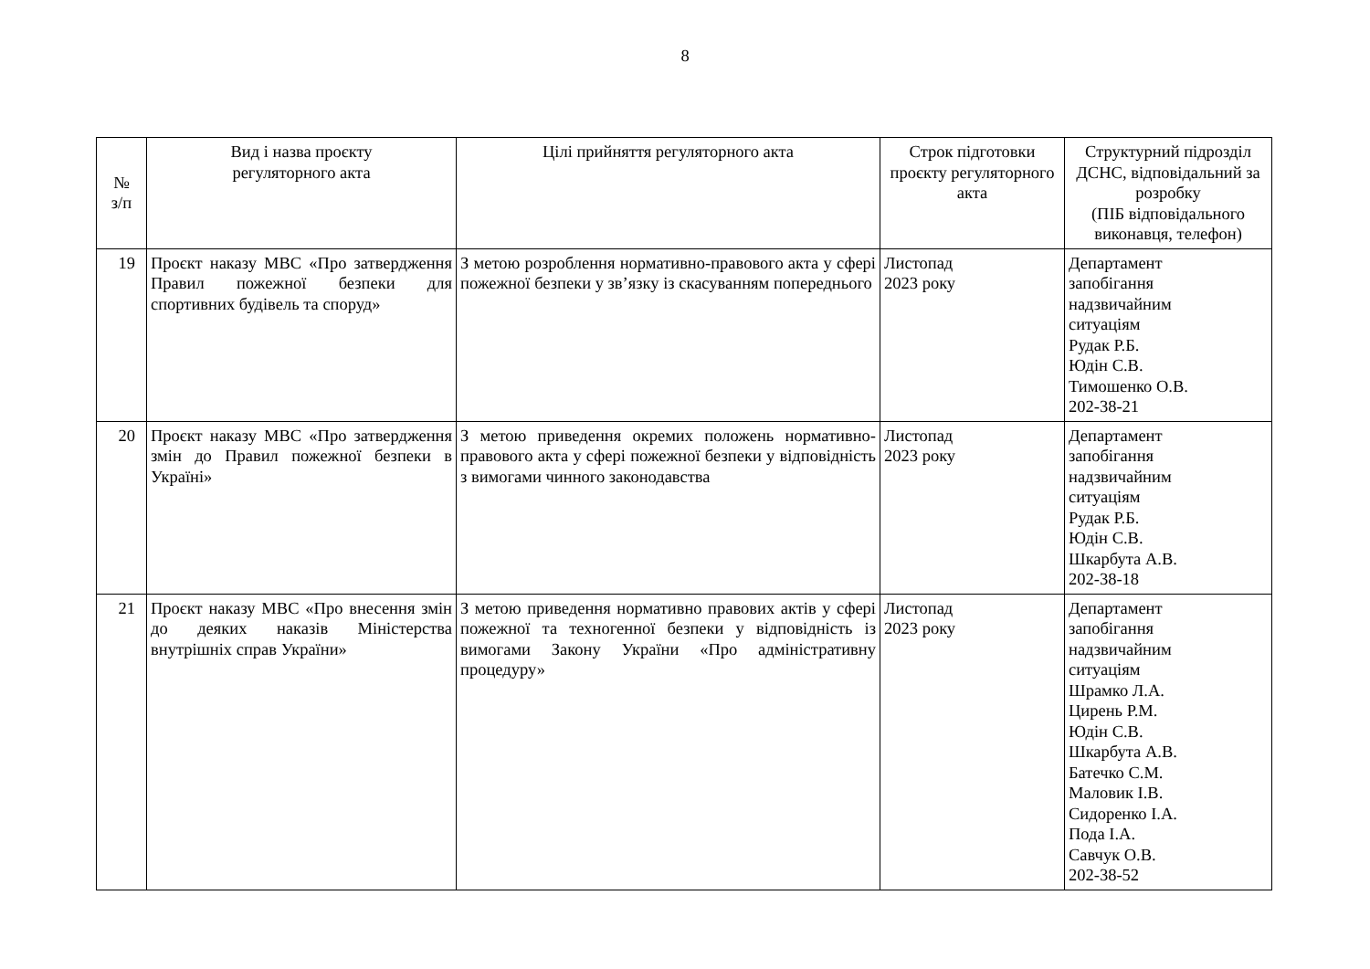8
| № з/п | Вид і назва проєкту регуляторного акта | Цілі прийняття регуляторного акта | Строк підготовки проєкту регуляторного акта | Структурний підрозділ ДСНС, відповідальний за розробку (ПІБ відповідального виконавця, телефон) |
| --- | --- | --- | --- | --- |
| 19 | Проєкт наказу МВС «Про затвердження Правил пожежної безпеки для спортивних будівель та споруд» | З метою розроблення нормативно-правового акта у сфері пожежної безпеки у зв’язку із скасуванням попереднього | Листопад 2023 року | Департамент запобігання надзвичайним ситуаціям Рудак Р.Б. Юдін С.В. Тимошенко О.В. 202-38-21 |
| 20 | Проєкт наказу МВС «Про затвердження змін до Правил пожежної безпеки в Україні» | З метою приведення окремих положень нормативно-правового акта у сфері пожежної безпеки у відповідність з вимогами чинного законодавства | Листопад 2023 року | Департамент запобігання надзвичайним ситуаціям Рудак Р.Б. Юдін С.В. Шкарбута А.В. 202-38-18 |
| 21 | Проєкт наказу МВС «Про внесення змін до деяких наказів Міністерства внутрішніх справ України» | З метою приведення нормативно правових актів у сфері пожежної та техногенної безпеки у відповідність із вимогами Закону України «Про адміністративну процедуру» | Листопад 2023 року | Департамент запобігання надзвичайним ситуаціям Шрамко Л.А. Цирень Р.М. Юдін С.В. Шкарбута А.В. Батечко С.М. Маловик І.В. Сидоренко І.А. Пода І.А. Савчук О.В. 202-38-52 |